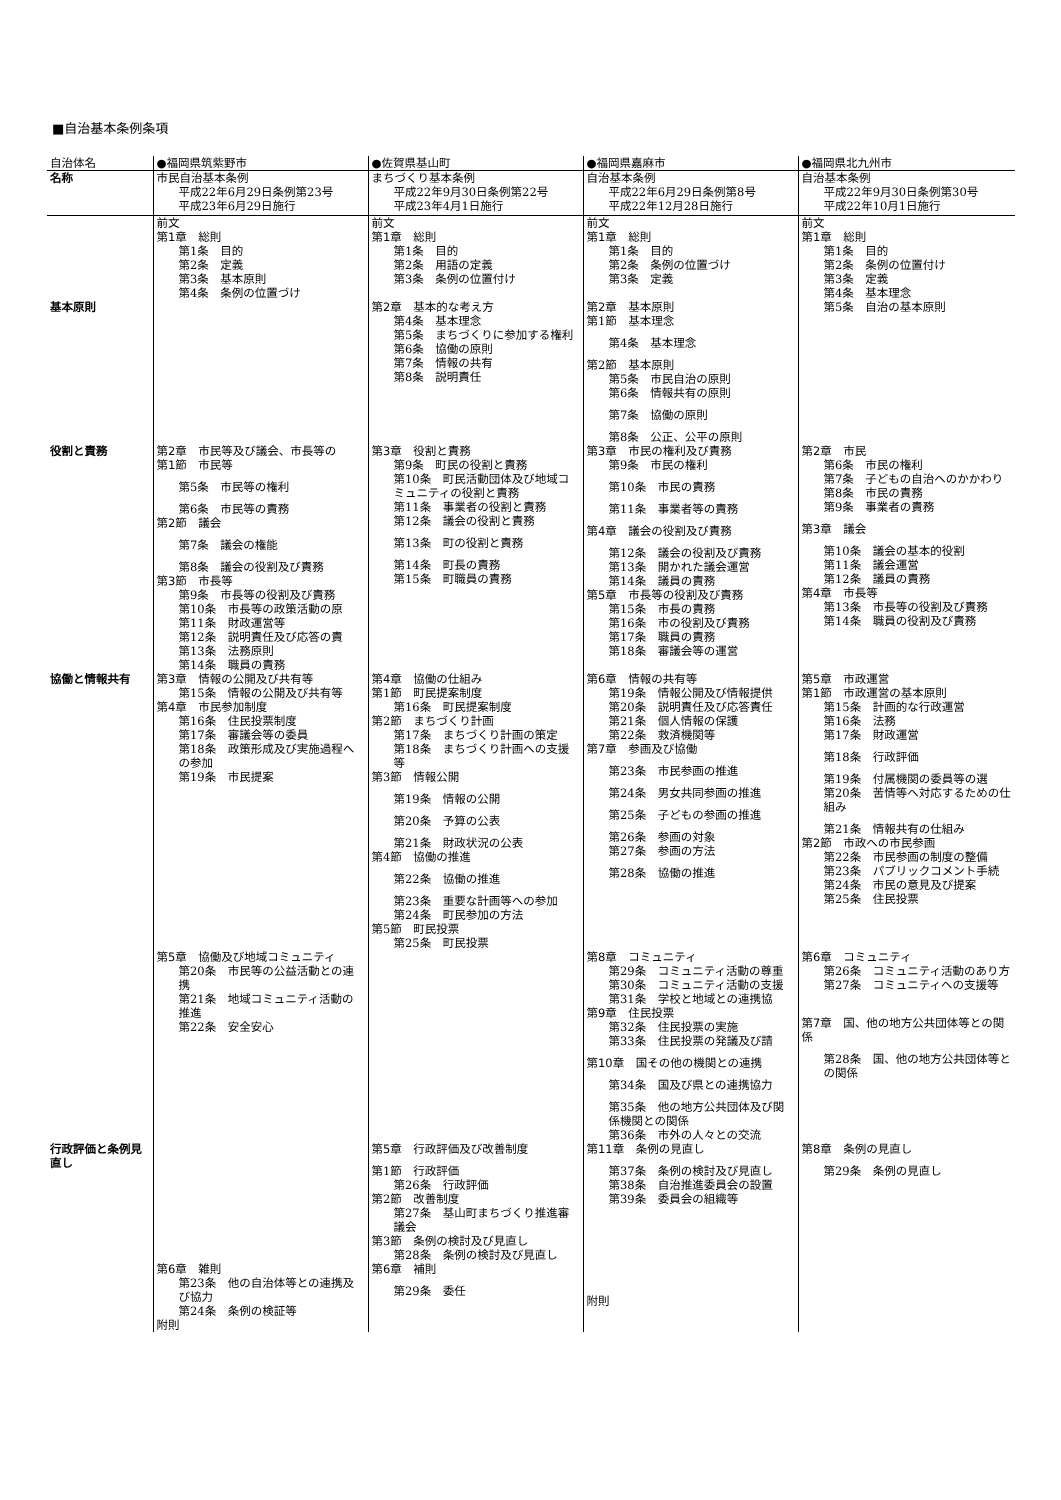■自治基本条例条項
| 自治体名 | ●福岡県筑紫野市 | ●佐賀県基山町 | ●福岡県嘉麻市 | ●福岡県北九州市 |
| --- | --- | --- | --- | --- |
| 名称 | 市民自治基本条例 平成22年6月29日条例第23号 平成23年6月29日施行 | まちづくり基本条例 平成22年9月30日条例第22号 平成23年4月1日施行 | 自治基本条例 平成22年6月29日条例第8号 平成22年12月28日施行 | 自治基本条例 平成22年9月30日条例第30号 平成22年10月1日施行 |
| | 前文 第1章 総則 第1条 目的 第2条 定義 第3条 基本原則 第4条 条例の位置づけ | 前文 第1章 総則 第1条 目的 第2条 用語の定義 第3条 条例の位置付け | 前文 第1章 総則 第1条 目的 第2条 条例の位置づけ 第3条 定義 | 前文 第1章 総則 第1条 目的 第2条 条例の位置付け 第3条 定義 第4条 基本理念 |
| 基本原則 | | 第2章 基本的な考え方 第4条 基本理念 第5条 まちづくりに参加する権利 第6条 協働の原則 第7条 情報の共有 第8条 説明責任 | 第2章 基本原則 第1節 基本理念 第4条 基本理念 第2節 基本原則 第5条 市民自治の原則 第6条 情報共有の原則 第7条 協働の原則 第8条 公正、公平の原則 | 第5条 自治の基本原則 |
| 役割と責務 | 第2章 市民等及び議会、市長等の 第1節 市民等 第5条 市民等の権利 第6条 市民等の責務 第2節 議会 第7条 議会の権能 第8条 議会の役割及び責務 第3節 市長等 第9条 市長等の役割及び責務 第10条 市長等の政策活動の原 第11条 財政運営等 第12条 説明責任及び応答の責 第13条 法務原則 第14条 職員の責務 | 第3章 役割と責務 第9条 町民の役割と責務 第10条 町民活動団体及び地域コミュニティの役割と責務 第11条 事業者の役割と責務 第12条 議会の役割と責務 第13条 町の役割と責務 第14条 町長の責務 第15条 町職員の責務 | 第3章 市民の権利及び責務 第9条 市民の権利 第10条 市民の責務 第11条 事業者等の責務 第4章 議会の役割及び責務 第12条 議会の役割及び責務 第13条 開かれた議会運営 第14条 議員の責務 第5章 市長等の役割及び責務 第15条 市長の責務 第16条 市の役割及び責務 第17条 職員の責務 第18条 審議会等の運営 | 第2章 市民 第6条 市民の権利 第7条 子どもの自治へのかかわり 第8条 市民の責務 第9条 事業者の責務 第3章 議会 第10条 議会の基本的役割 第11条 議会運営 第12条 議員の責務 第4章 市長等 第13条 市長等の役割及び責務 第14条 職員の役割及び責務 |
| 協働と情報共有 | 第3章 情報の公開及び共有等 第15条 情報の公開及び共有等 第4章 市民参加制度 第16条 住民投票制度 第17条 審議会等の委員 第18条 政策形成及び実施過程への参加 第19条 市民提案 | 第4章 協働の仕組み 第1節 町民提案制度 第16条 町民提案制度 第2節 まちづくり計画 第17条 まちづくり計画の策定 第18条 まちづくり計画への支援等 第3節 情報公開 第19条 情報の公開 第20条 予算の公表 第21条 財政状況の公表 第4節 協働の推進 第22条 協働の推進 第23条 重要な計画等への参加 第24条 町民参加の方法 第5節 町民投票 第25条 町民投票 | 第6章 情報の共有等 第19条 情報公開及び情報提供 第20条 説明責任及び応答責任 第21条 個人情報の保護 第22条 救済機関等 第7章 参画及び協働 第23条 市民参画の推進 第24条 男女共同参画の推進 第25条 子どもの参画の推進 第26条 参画の対象 第27条 参画の方法 第28条 協働の推進 | 第5章 市政運営 第1節 市政運営の基本原則 第15条 計画的な行政運営 第16条 法務 第17条 財政運営 第18条 行政評価 第19条 付属機関の委員等の選 第20条 苦情等へ対応するための仕組み 第21条 情報共有の仕組み 第2節 市政への市民参画 第22条 市民参画の制度の整備 第23条 パブリックコメント手続 第24条 市民の意見及び提案 第25条 住民投票 |
| | 第5章 協働及び地域コミュニティ 第20条 市民等の公益活動との連携 第21条 地域コミュニティ活動の推進 第22条 安全安心 | | 第8章 コミュニティ 第29条 コミュニティ活動の尊重 第30条 コミュニティ活動の支援 第31条 学校と地域との連携協 第9章 住民投票 第32条 住民投票の実施 第33条 住民投票の発議及び請 第10章 国その他の機関との連携 第34条 国及び県との連携協力 第35条 他の地方公共団体及び関係機関との関係 第36条 市外の人々との交流 | 第6章 コミュニティ 第26条 コミュニティ活動のあり方 第27条 コミュニティへの支援等 第7章 国、他の地方公共団体等との関係 第28条 国、他の地方公共団体等との関係 |
| 行政評価と条例見直し | | 第5章 行政評価及び改善制度 第1節 行政評価 第26条 行政評価 第2節 改善制度 第27条 基山町まちづくり推進審議会 第3節 条例の検討及び見直し 第28条 条例の検討及び見直し | 第11章 条例の見直し 第37条 条例の検討及び見直し 第38条 自治推進委員会の設置 第39条 委員会の組織等 | 第8章 条例の見直し 第29条 条例の見直し |
| | 第6章 雑則 第23条 他の自治体等との連携及び協力 第24条 条例の検証等 附則 | 第6章 補則 第29条 委任 | 附則 | |